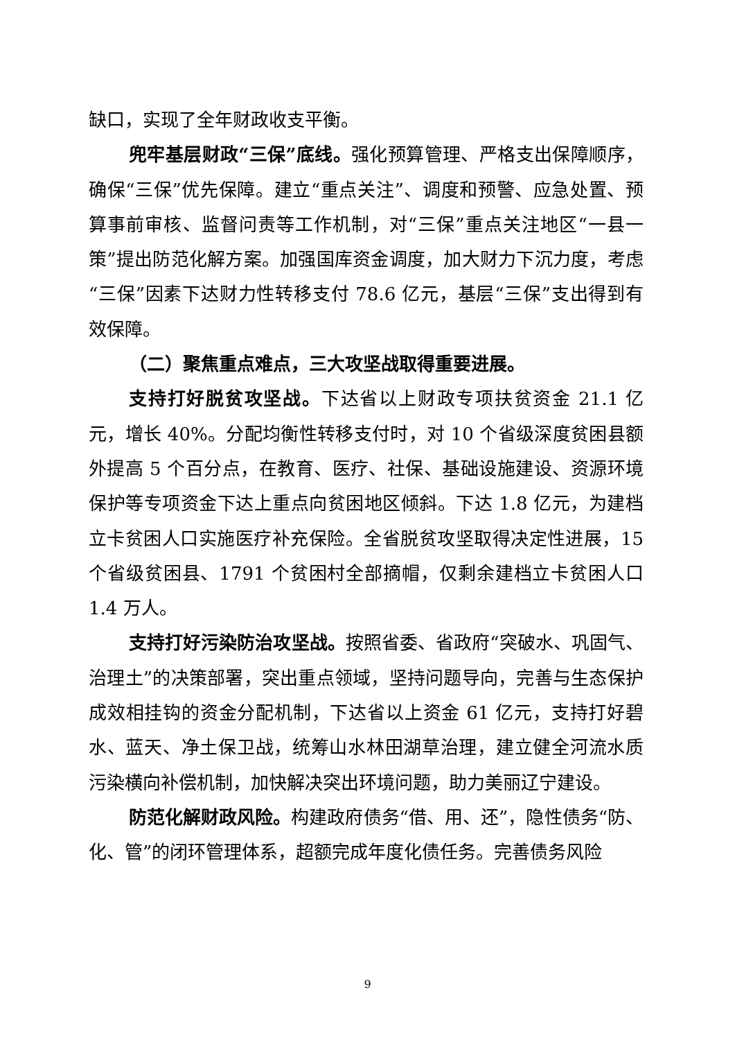缺口，实现了全年财政收支平衡。
兜牢基层财政“三保”底线。强化预算管理、严格支出保障顺序，确保“三保”优先保障。建立“重点关注”、调度和预警、应急处置、预算事前审核、监督问责等工作机制，对“三保”重点关注地区“一县一策”提出防范化解方案。加强国库资金调度，加大财力下沉力度，考虑“三保”因素下达财力性转移支付 78.6 亿元，基层“三保”支出得到有效保障。
（二）聚焦重点难点，三大攻坚战取得重要进展。
支持打好脱贫攻坚战。下达省以上财政专项扶贫资金 21.1 亿元，增长 40%。分配均衡性转移支付时，对 10 个省级深度贫困县额外提高 5 个百分点，在教育、医疗、社保、基础设施建设、资源环境保护等专项资金下达上重点向贫困地区倾斜。下达 1.8 亿元，为建档立卡贫困人口实施医疗补充保险。全省脱贫攻坚取得决定性进展，15 个省级贫困县、1791 个贫困村全部摘帽，仅剩余建档立卡贫困人口 1.4 万人。
支持打好污染防治攻坚战。按照省委、省政府“突破水、巩固气、治理土”的决策部署，突出重点领域，坚持问题导向，完善与生态保护成效相挂钩的资金分配机制，下达省以上资金 61 亿元，支持打好碧水、蓝天、净土保卫战，统筹山水林田湖草治理，建立健全河流水质污染横向补偿机制，加快解决突出环境问题，助力美丽辽宁建设。
防范化解财政风险。构建政府债务“借、用、还”，隐性债务“防、化、管”的闭环管理体系，超额完成年度化债任务。完善债务风险
9